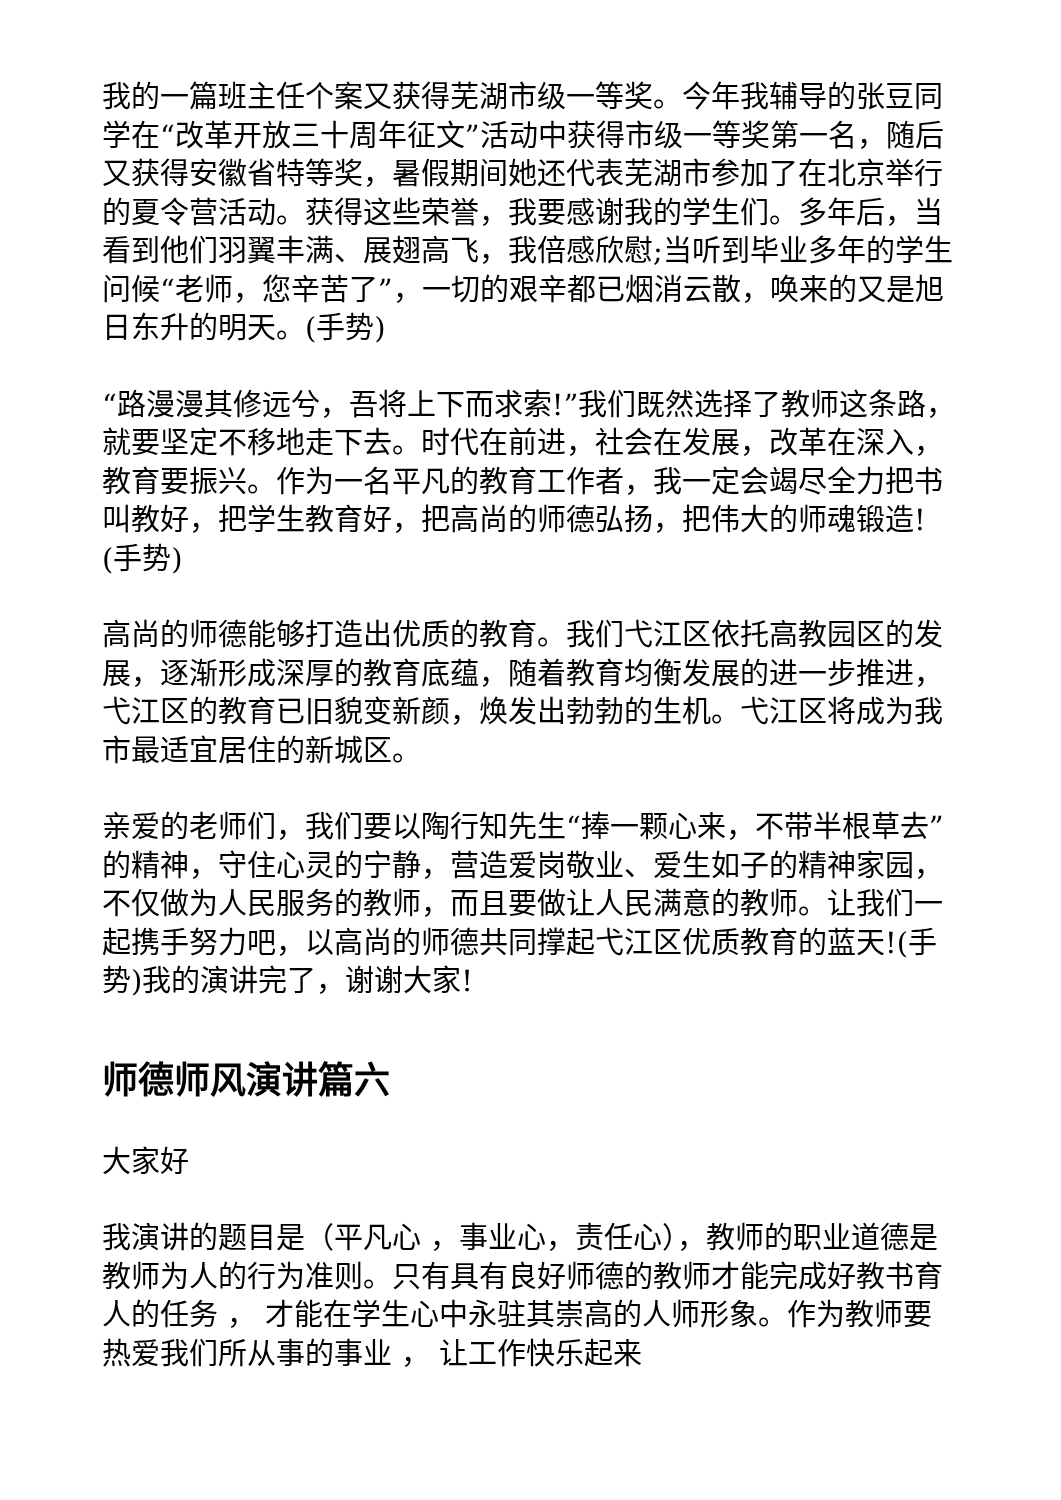我的一篇班主任个案又获得芜湖市级一等奖。今年我辅导的张豆同学在“改革开放三十周年征文”活动中获得市级一等奖第一名，随后又获得安徽省特等奖，暑假期间她还代表芜湖市参加了在北京举行的夏令营活动。获得这些荣誉，我要感谢我的学生们。多年后，当看到他们羽翼丰满、展翅高飞，我倍感欣慰;当听到毕业多年的学生问候“老师，您辛苦了”，一切的艰辛都已烟消云散，唤来的又是旭日东升的明天。(手势)
“路漫漫其修远兮，吾将上下而求索!”我们既然选择了教师这条路，就要坚定不移地走下去。时代在前进，社会在发展，改革在深入，教育要振兴。作为一名平凡的教育工作者，我一定会竭尽全力把书叫教好，把学生教育好，把高尚的师德弘扬，把伟大的师魂锻造!(手势)
高尚的师德能够打造出优质的教育。我们弋江区依托高教园区的发展，逐渐形成深厚的教育底蕴，随着教育均衡发展的进一步推进，弋江区的教育已旧貌变新颜，焕发出勃勃的生机。弋江区将成为我市最适宜居住的新城区。
亲爱的老师们，我们要以陶行知先生“捧一颗心来，不带半根草去”的精神，守住心灵的宁静，营造爱岗敬业、爱生如子的精神家园，不仅做为人民服务的教师，而且要做让人民满意的教师。让我们一起携手努力吧，以高尚的师德共同撑起弋江区优质教育的蓝天!(手势)我的演讲完了，谢谢大家!
师德师风演讲篇六
大家好
我演讲的题目是（平凡心 ，事业心，责任心），教师的职业道德是教师为人的行为准则。只有具有良好师德的教师才能完成好教书育人的任务 ， 才能在学生心中永驻其崇高的人师形象。作为教师要热爱我们所从事的事业 ， 让工作快乐起来